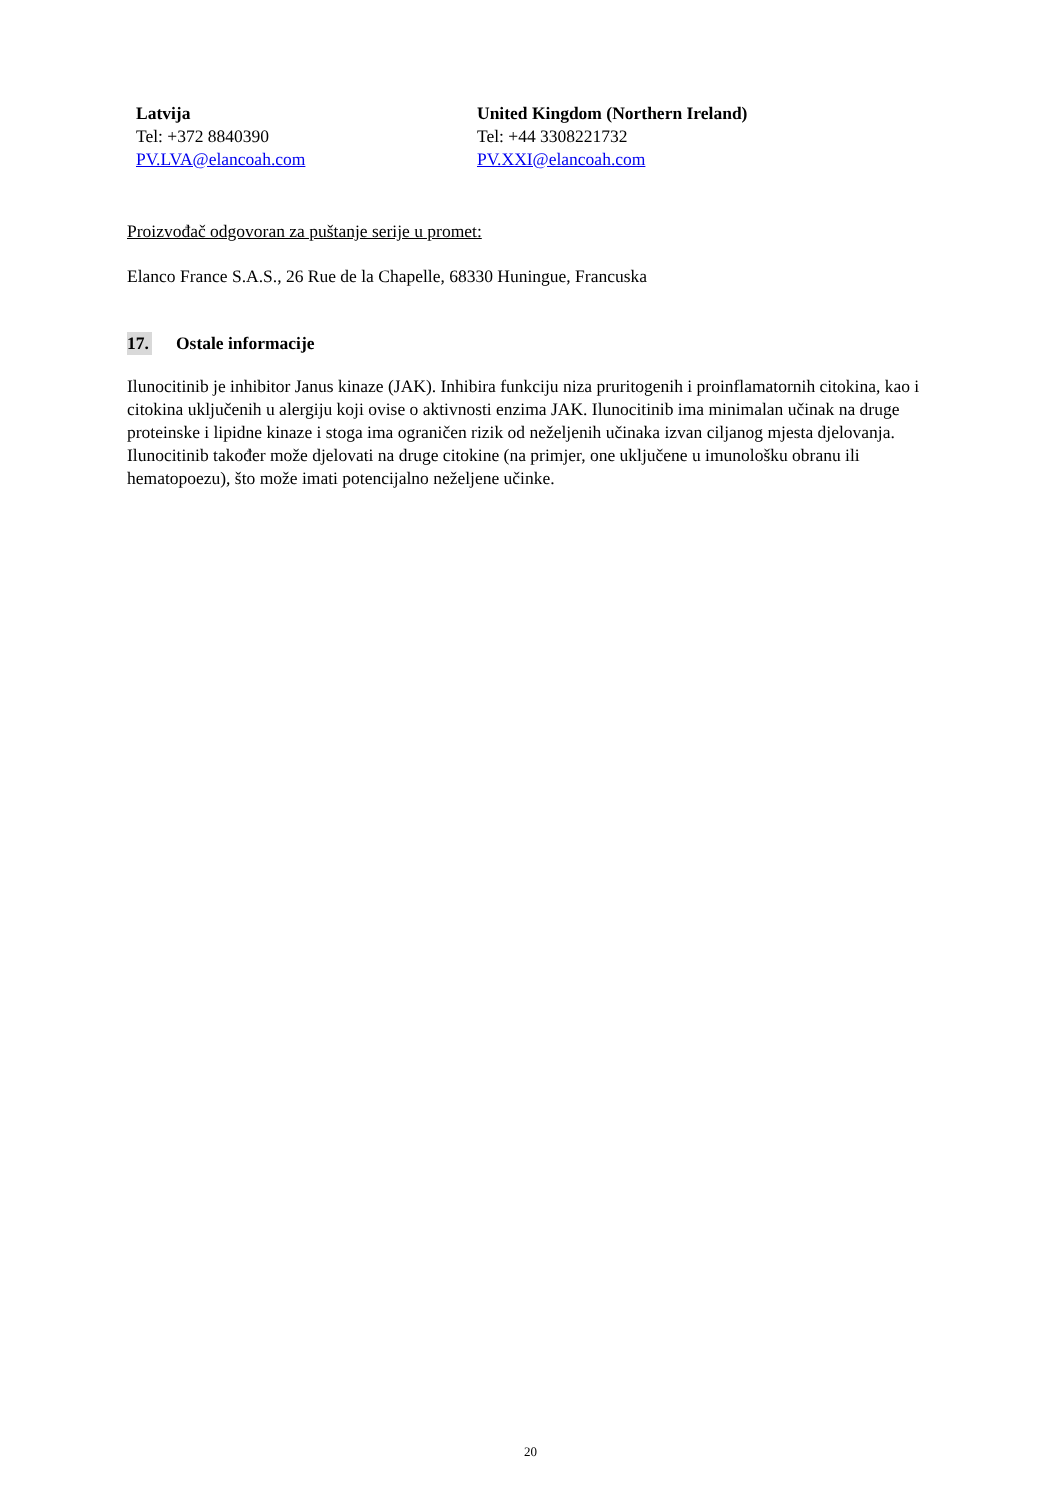Latvija
Tel: +372 8840390
PV.LVA@elancoah.com
United Kingdom (Northern Ireland)
Tel: +44 3308221732
PV.XXI@elancoah.com
Proizvođač odgovoran za puštanje serije u promet:
Elanco France S.A.S., 26 Rue de la Chapelle, 68330 Huningue, Francuska
17. Ostale informacije
Ilunocitinib je inhibitor Janus kinaze (JAK). Inhibira funkciju niza pruritogenih i proinflamatornih citokina, kao i citokina uključenih u alergiju koji ovise o aktivnosti enzima JAK. Ilunocitinib ima minimalan učinak na druge proteinske i lipidne kinaze i stoga ima ograničen rizik od neželjenih učinaka izvan ciljanog mjesta djelovanja.
Ilunocitinib također može djelovati na druge citokine (na primjer, one uključene u imunološku obranu ili hematopoezu), što može imati potencijalno neželjene učinke.
20